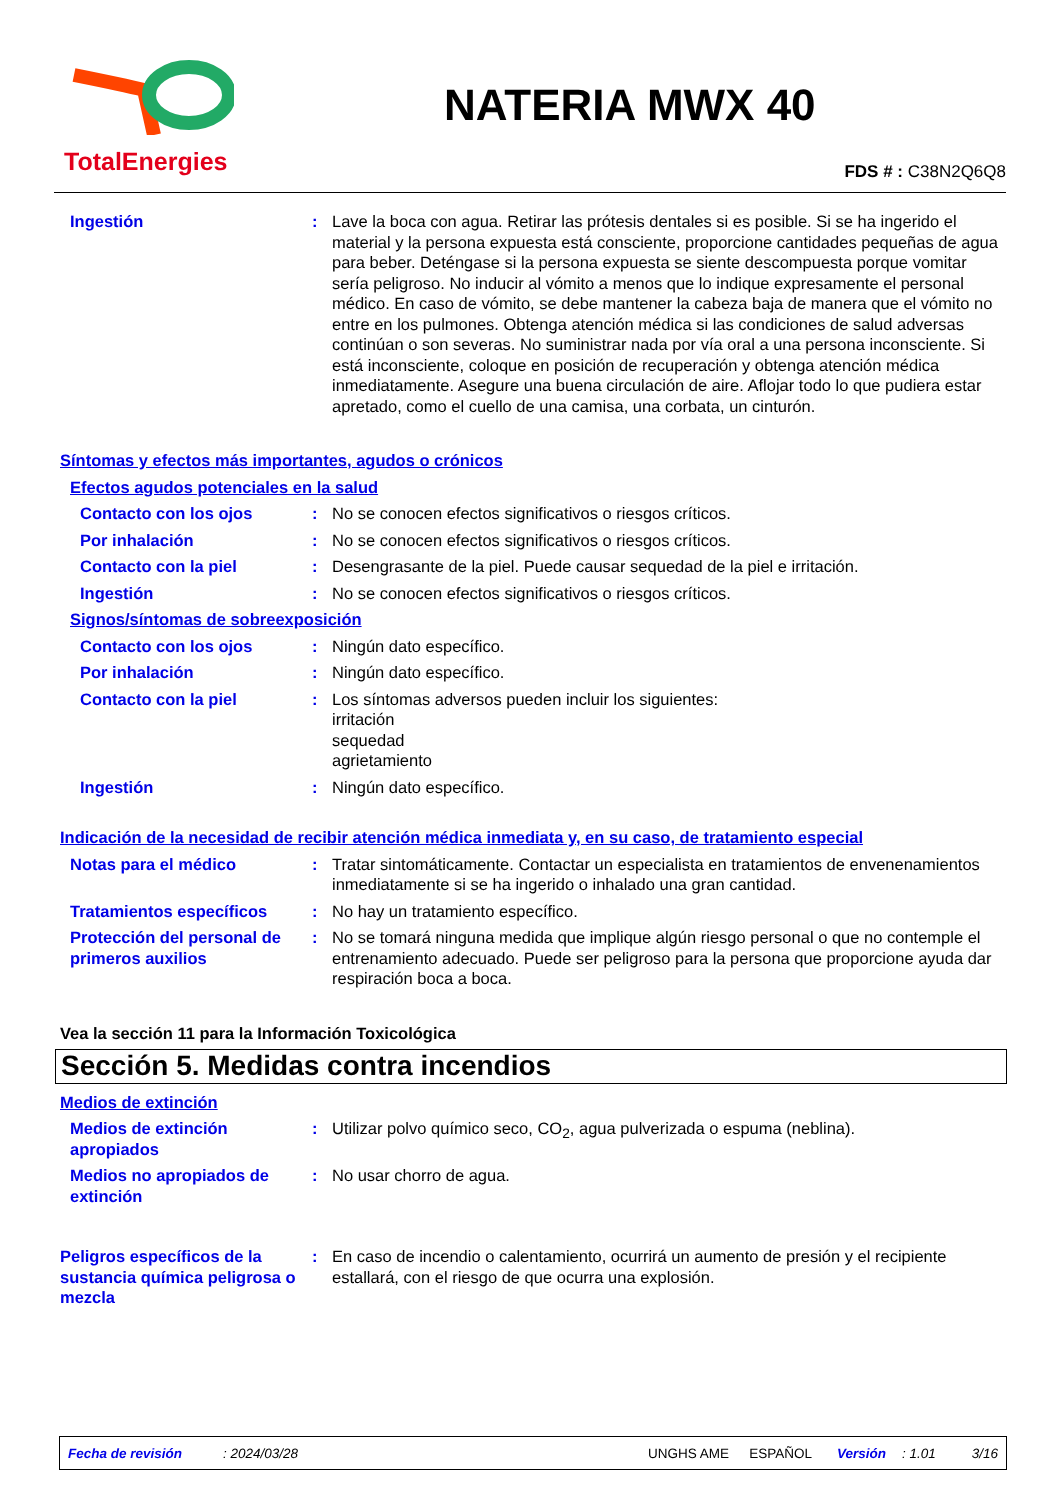TotalEnergies
NATERIA MWX 40
FDS # : C38N2Q6Q8
Ingestión : Lave la boca con agua. Retirar las prótesis dentales si es posible. Si se ha ingerido el material y la persona expuesta está consciente, proporcione cantidades pequeñas de agua para beber. Deténgase si la persona expuesta se siente descompuesta porque vomitar sería peligroso. No inducir al vómito a menos que lo indique expresamente el personal médico. En caso de vómito, se debe mantener la cabeza baja de manera que el vómito no entre en los pulmones. Obtenga atención médica si las condiciones de salud adversas continúan o son severas. No suministrar nada por vía oral a una persona inconsciente. Si está inconsciente, coloque en posición de recuperación y obtenga atención médica inmediatamente. Asegure una buena circulación de aire. Aflojar todo lo que pudiera estar apretado, como el cuello de una camisa, una corbata, un cinturón.
Síntomas y efectos más importantes, agudos o crónicos
Efectos agudos potenciales en la salud
Contacto con los ojos : No se conocen efectos significativos o riesgos críticos.
Por inhalación : No se conocen efectos significativos o riesgos críticos.
Contacto con la piel : Desengrasante de la piel. Puede causar sequedad de la piel e irritación.
Ingestión : No se conocen efectos significativos o riesgos críticos.
Signos/síntomas de sobreexposición
Contacto con los ojos : Ningún dato específico.
Por inhalación : Ningún dato específico.
Contacto con la piel : Los síntomas adversos pueden incluir los siguientes:
irritación
sequedad
agrietamiento
Ingestión : Ningún dato específico.
Indicación de la necesidad de recibir atención médica inmediata y, en su caso, de tratamiento especial
Notas para el médico : Tratar sintomáticamente. Contactar un especialista en tratamientos de envenenamientos inmediatamente si se ha ingerido o inhalado una gran cantidad.
Tratamientos específicos : No hay un tratamiento específico.
Protección del personal de primeros auxilios
: No se tomará ninguna medida que implique algún riesgo personal o que no contemple el entrenamiento adecuado. Puede ser peligroso para la persona que proporcione ayuda dar respiración boca a boca.
Vea la sección 11 para la Información Toxicológica
Sección 5. Medidas contra incendios
Medios de extinción
Medios de extinción apropiados
: Utilizar polvo químico seco, CO<sub>2</sub>, agua pulverizada o espuma (neblina).
Medios no apropiados de extinción
: No usar chorro de agua.
Peligros específicos de la sustancia química peligrosa o mezcla
: En caso de incendio o calentamiento, ocurrirá un aumento de presión y el recipiente estallará, con el riesgo de que ocurra una explosión.
Fecha de revisión: 2024/03/28 UNGHS AME ESPAÑOL Versión: 1.01 3/16